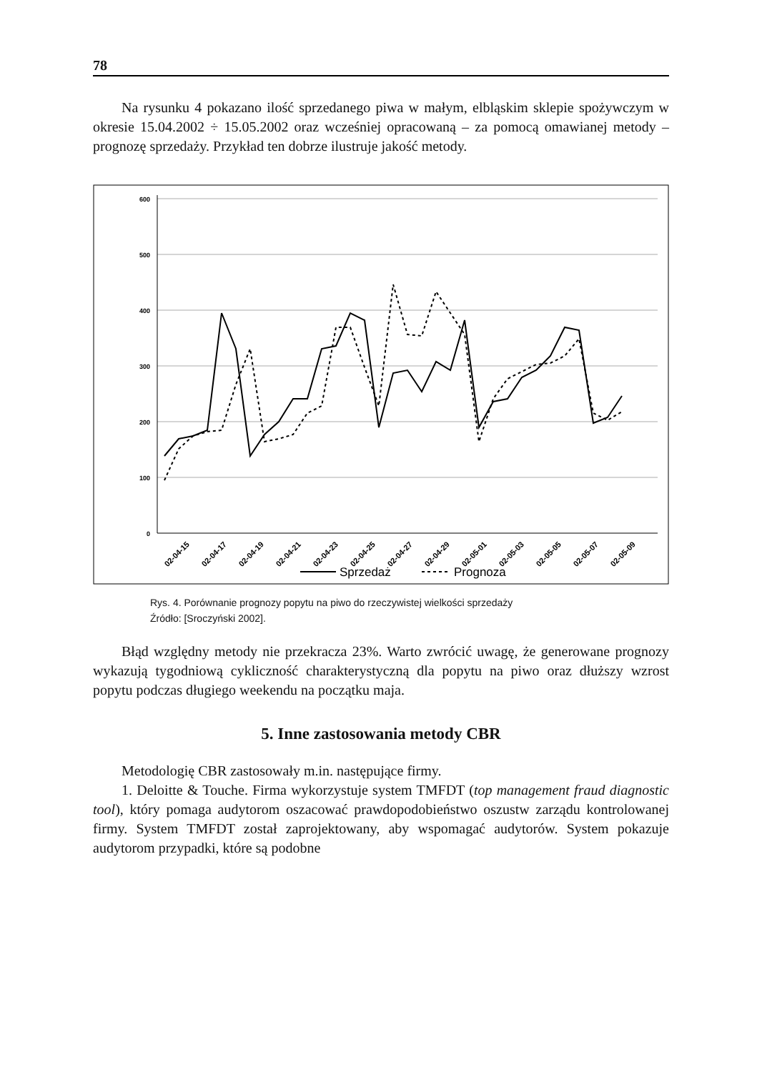78
Na rysunku 4 pokazano ilość sprzedanego piwa w małym, elbląskim sklepie spożywczym w okresie 15.04.2002 ÷ 15.05.2002 oraz wcześniej opracowaną – za pomocą omawianej metody – prognozę sprzedaży. Przykład ten dobrze ilustruje jakość metody.
600
500
400
300
200
100
0
02-04-15
02-04-17
02-04-19
02-04-21
02-04-23
02-04-25
02-04-27
02-04-29
02-05-01
02-05-03
02-05-05
02-05-07
02-05-09
Sprzedaż
Prognoza
Rys. 4. Porównanie prognozy popytu na piwo do rzeczywistej wielkości sprzedaży
Źródło: [Sroczyński 2002].
Błąd względny metody nie przekracza 23%. Warto zwrócić uwagę, że generowane prognozy wykazują tygodniową cykliczność charakterystyczną dla popytu na piwo oraz dłuższy wzrost popytu podczas długiego weekendu na początku maja.
5. Inne zastosowania metody CBR
Metodologię CBR zastosowały m.in. następujące firmy.
1. Deloitte & Touche. Firma wykorzystuje system TMFDT (top management fraud diagnostic tool), który pomaga audytorom oszacować prawdopodobieństwo oszustw zarządu kontrolowanej firmy. System TMFDT został zaprojektowany, aby wspomagać audytorów. System pokazuje audytorom przypadki, które są podobne